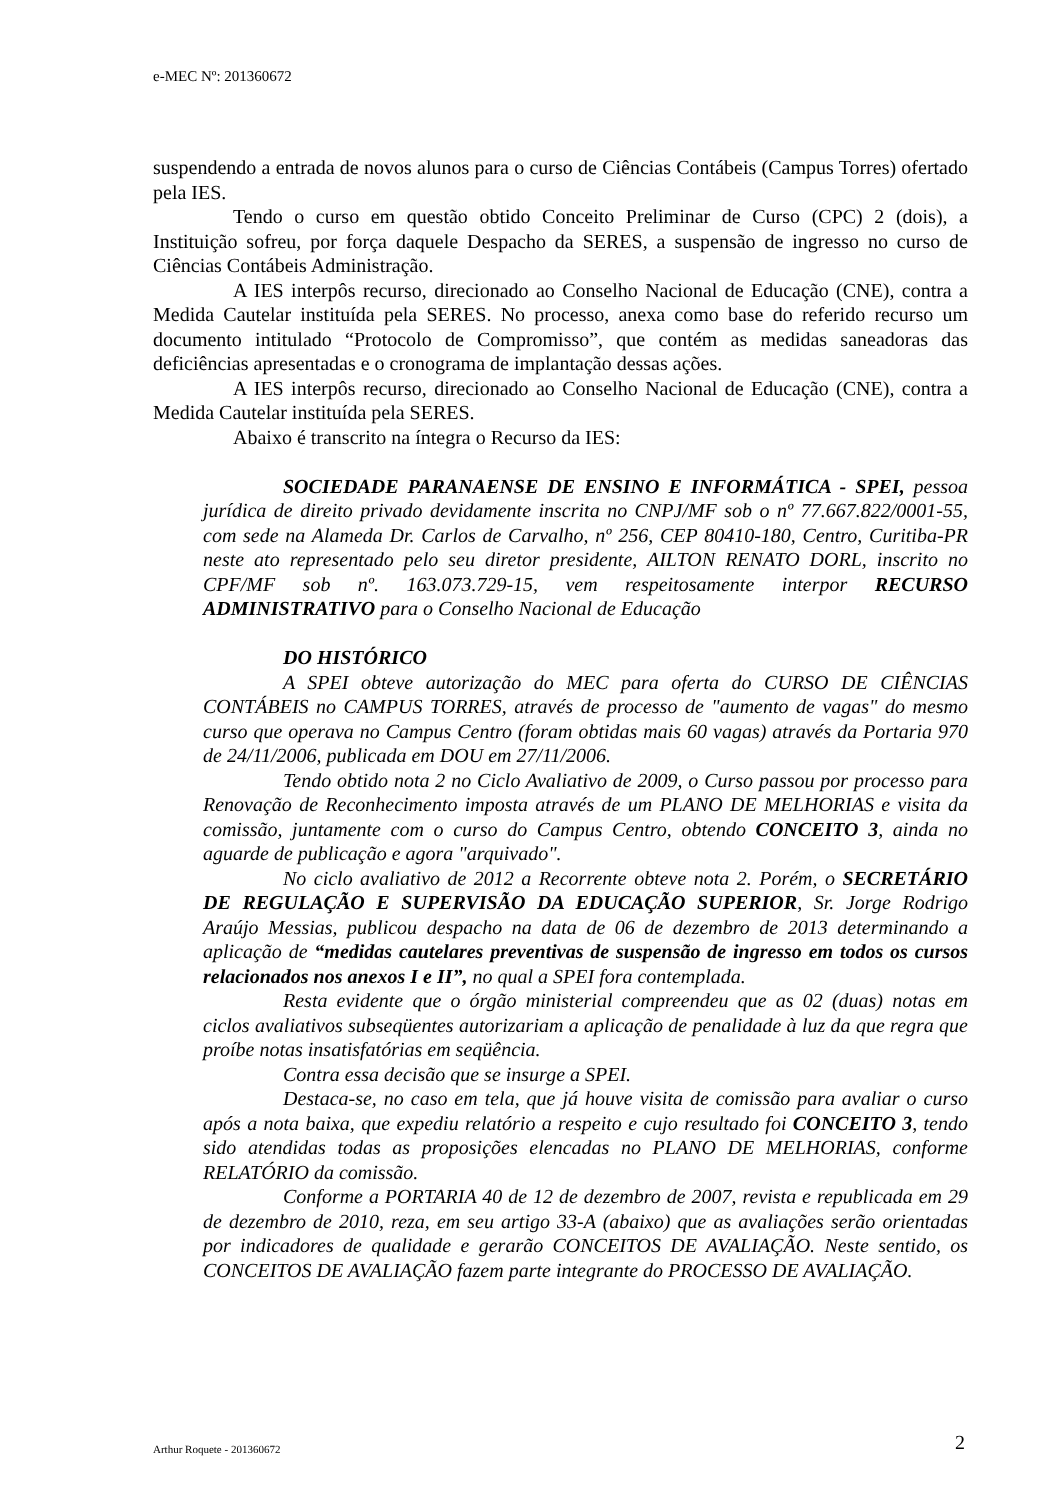e-MEC Nº: 201360672
suspendendo a entrada de novos alunos para o curso de Ciências Contábeis (Campus Torres) ofertado pela IES.
Tendo o curso em questão obtido Conceito Preliminar de Curso (CPC) 2 (dois), a Instituição sofreu, por força daquele Despacho da SERES, a suspensão de ingresso no curso de Ciências Contábeis Administração.
A IES interpôs recurso, direcionado ao Conselho Nacional de Educação (CNE), contra a Medida Cautelar instituída pela SERES. No processo, anexa como base do referido recurso um documento intitulado “Protocolo de Compromisso”, que contém as medidas saneadoras das deficiências apresentadas e o cronograma de implantação dessas ações.
A IES interpôs recurso, direcionado ao Conselho Nacional de Educação (CNE), contra a Medida Cautelar instituída pela SERES.
Abaixo é transcrito na íntegra o Recurso da IES:
SOCIEDADE PARANAENSE DE ENSINO E INFORMÁTICA - SPEI, pessoa jurídica de direito privado devidamente inscrita no CNPJ/MF sob o nº 77.667.822/0001-55, com sede na Alameda Dr. Carlos de Carvalho, nº 256, CEP 80410-180, Centro, Curitiba-PR neste ato representado pelo seu diretor presidente, AILTON RENATO DORL, inscrito no CPF/MF sob nº. 163.073.729-15, vem respeitosamente interpor RECURSO ADMINISTRATIVO para o Conselho Nacional de Educação
DO HISTÓRICO
A SPEI obteve autorização do MEC para oferta do CURSO DE CIÊNCIAS CONTÁBEIS no CAMPUS TORRES, através de processo de "aumento de vagas" do mesmo curso que operava no Campus Centro (foram obtidas mais 60 vagas) através da Portaria 970 de 24/11/2006, publicada em DOU em 27/11/2006.
Tendo obtido nota 2 no Ciclo Avaliativo de 2009, o Curso passou por processo para Renovação de Reconhecimento imposta através de um PLANO DE MELHORIAS e visita da comissão, juntamente com o curso do Campus Centro, obtendo CONCEITO 3, ainda no aguarde de publicação e agora "arquivado".
No ciclo avaliativo de 2012 a Recorrente obteve nota 2. Porém, o SECRETÁRIO DE REGULAÇÃO E SUPERVISÃO DA EDUCAÇÃO SUPERIOR, Sr. Jorge Rodrigo Araújo Messias, publicou despacho na data de 06 de dezembro de 2013 determinando a aplicação de “medidas cautelares preventivas de suspensão de ingresso em todos os cursos relacionados nos anexos I e II”, no qual a SPEI fora contemplada.
Resta evidente que o órgão ministerial compreendeu que as 02 (duas) notas em ciclos avaliativos subseqüentes autorizariam a aplicação de penalidade à luz da que regra que proíbe notas insatisfatórias em seqüência.
Contra essa decisão que se insurge a SPEI.
Destaca-se, no caso em tela, que já houve visita de comissão para avaliar o curso após a nota baixa, que expediu relatório a respeito e cujo resultado foi CONCEITO 3, tendo sido atendidas todas as proposições elencadas no PLANO DE MELHORIAS, conforme RELATÓRIO da comissão.
Conforme a PORTARIA 40 de 12 de dezembro de 2007, revista e republicada em 29 de dezembro de 2010, reza, em seu artigo 33-A (abaixo) que as avaliações serão orientadas por indicadores de qualidade e gerarão CONCEITOS DE AVALIAÇÃO. Neste sentido, os CONCEITOS DE AVALIAÇÃO fazem parte integrante do PROCESSO DE AVALIAÇÃO.
Arthur Roquete - 201360672 2